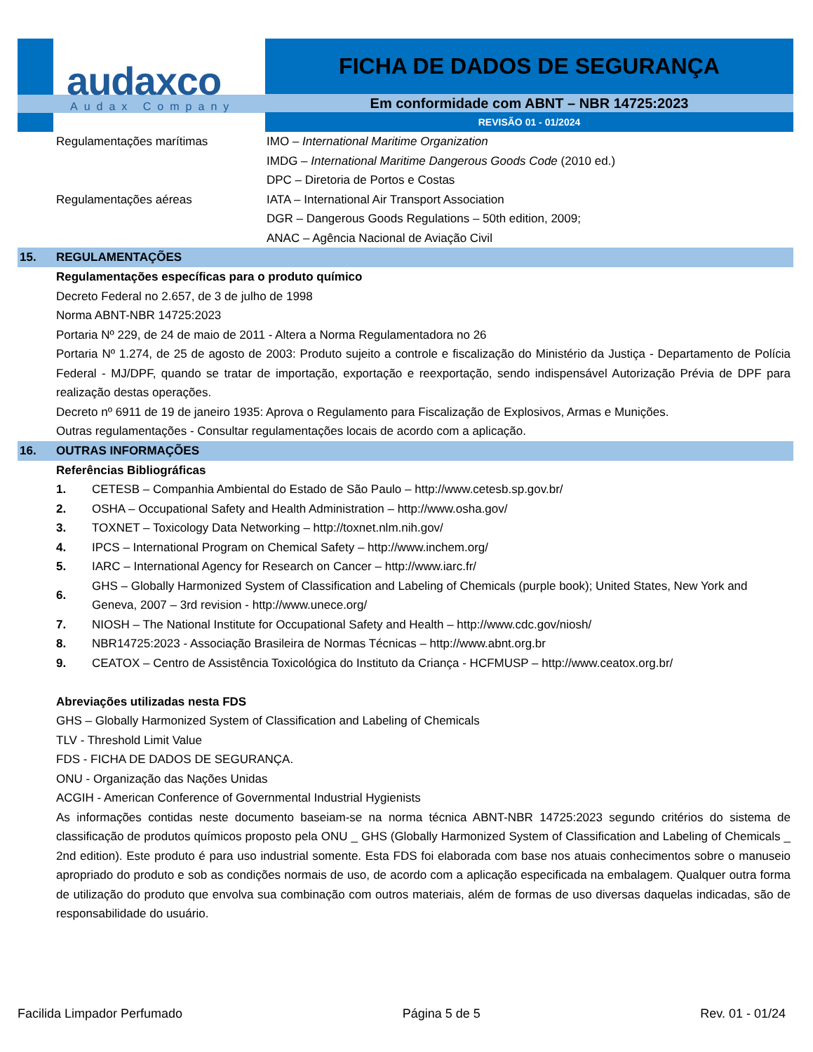audaxco
Audax Company
FICHA DE DADOS DE SEGURANÇA
Em conformidade com ABNT – NBR 14725:2023
REVISÃO 01 - 01/2024
Regulamentações marítimas IMO – International Maritime Organization
IMDG – International Maritime Dangerous Goods Code (2010 ed.)
DPC – Diretoria de Portos e Costas
Regulamentações aéreas IATA – International Air Transport Association
DGR – Dangerous Goods Regulations – 50th edition, 2009;
ANAC – Agência Nacional de Aviação Civil
15. REGULAMENTAÇÕES
Regulamentações específicas para o produto químico
Decreto Federal no 2.657, de 3 de julho de 1998
Norma ABNT-NBR 14725:2023
Portaria Nº 229, de 24 de maio de 2011 - Altera a Norma Regulamentadora no 26
Portaria Nº 1.274, de 25 de agosto de 2003: Produto sujeito a controle e fiscalização do Ministério da Justiça - Departamento de Polícia Federal - MJ/DPF, quando se tratar de importação, exportação e reexportação, sendo indispensável Autorização Prévia de DPF para realização destas operações.
Decreto nº 6911 de 19 de janeiro 1935: Aprova o Regulamento para Fiscalização de Explosivos, Armas e Munições.
Outras regulamentações - Consultar regulamentações locais de acordo com a aplicação.
16. OUTRAS INFORMAÇÕES
Referências Bibliográficas
1. CETESB – Companhia Ambiental do Estado de São Paulo – http://www.cetesb.sp.gov.br/
2. OSHA – Occupational Safety and Health Administration – http://www.osha.gov/
3. TOXNET – Toxicology Data Networking – http://toxnet.nlm.nih.gov/
4. IPCS – International Program on Chemical Safety – http://www.inchem.org/
5. IARC – International Agency for Research on Cancer – http://www.iarc.fr/
6. GHS – Globally Harmonized System of Classification and Labeling of Chemicals (purple book); United States, New York and Geneva, 2007 – 3rd revision - http://www.unece.org/
7. NIOSH – The National Institute for Occupational Safety and Health – http://www.cdc.gov/niosh/
8. NBR14725:2023 - Associação Brasileira de Normas Técnicas – http://www.abnt.org.br
9. CEATOX – Centro de Assistência Toxicológica do Instituto da Criança - HCFMUSP – http://www.ceatox.org.br/
Abreviações utilizadas nesta FDS
GHS – Globally Harmonized System of Classification and Labeling of Chemicals
TLV - Threshold Limit Value
FDS - FICHA DE DADOS DE SEGURANÇA.
ONU - Organização das Nações Unidas
ACGIH - American Conference of Governmental Industrial Hygienists
As informações contidas neste documento baseiam-se na norma técnica ABNT-NBR 14725:2023 segundo critérios do sistema de classificação de produtos químicos proposto pela ONU _ GHS (Globally Harmonized System of Classification and Labeling of Chemicals _ 2nd edition). Este produto é para uso industrial somente. Esta FDS foi elaborada com base nos atuais conhecimentos sobre o manuseio apropriado do produto e sob as condições normais de uso, de acordo com a aplicação especificada na embalagem. Qualquer outra forma de utilização do produto que envolva sua combinação com outros materiais, além de formas de uso diversas daquelas indicadas, são de responsabilidade do usuário.
Facilida Limpador Perfumado Página 5 de 5 Rev. 01 - 01/24